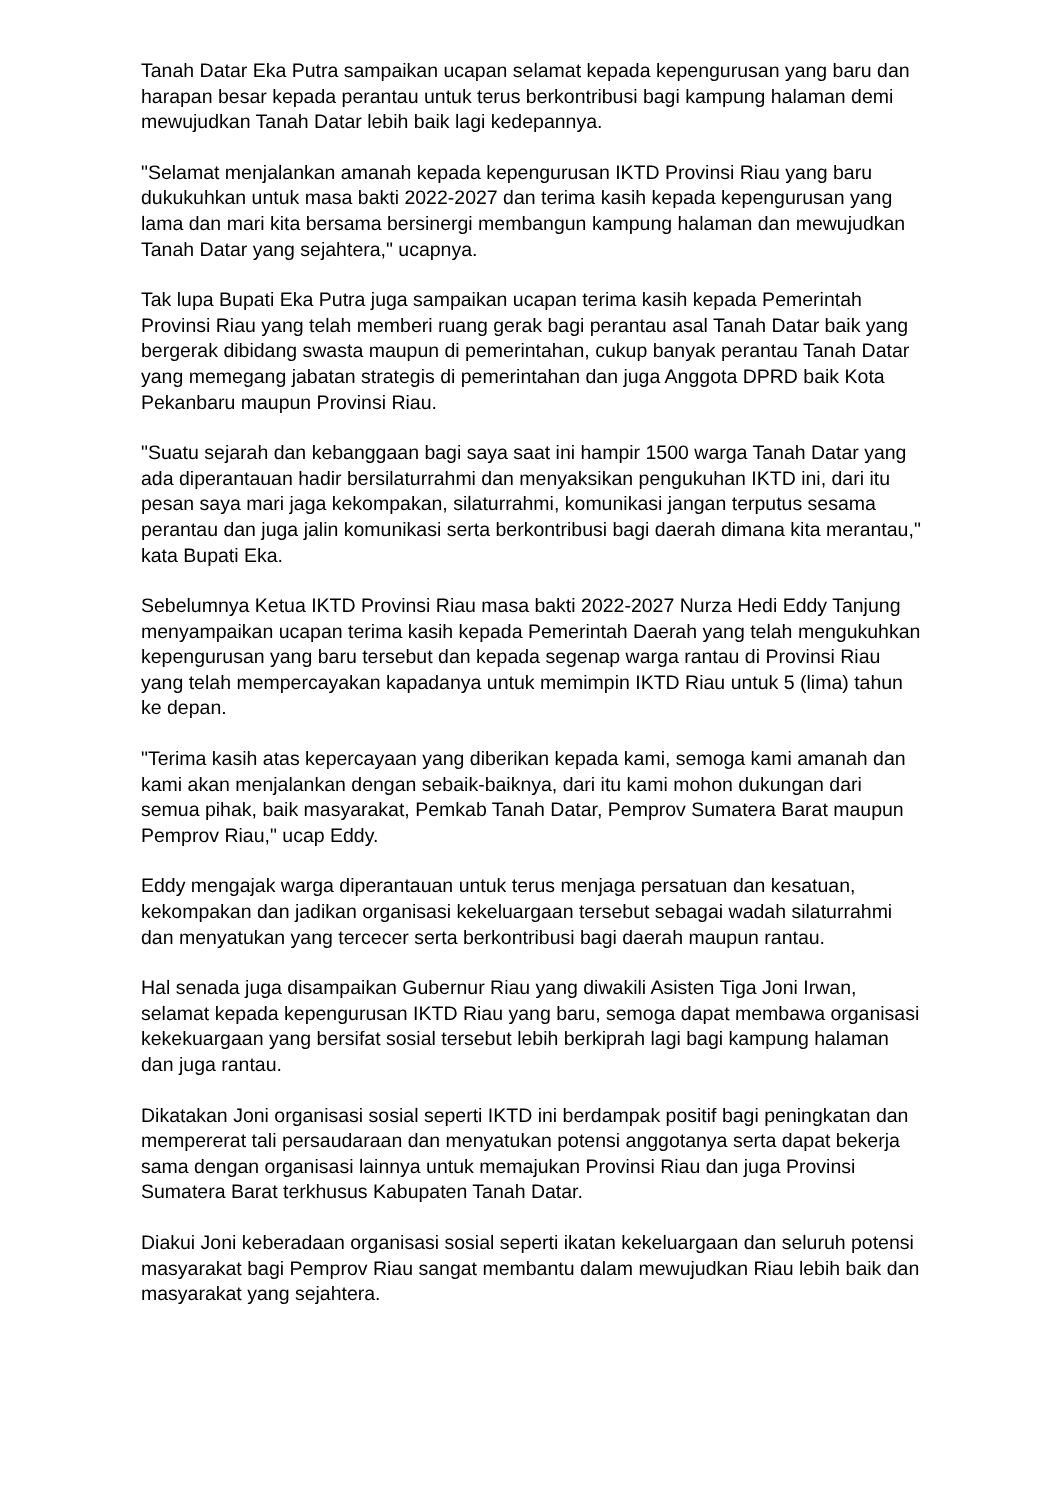Tanah Datar Eka Putra sampaikan ucapan selamat kepada kepengurusan yang baru dan harapan besar kepada perantau untuk terus berkontribusi bagi kampung halaman demi mewujudkan Tanah Datar lebih baik lagi kedepannya.
"Selamat menjalankan amanah kepada kepengurusan IKTD Provinsi Riau yang baru dukukuhkan untuk masa bakti 2022-2027 dan terima kasih kepada kepengurusan yang lama dan mari kita bersama bersinergi membangun kampung halaman dan mewujudkan Tanah Datar yang sejahtera," ucapnya.
Tak lupa Bupati Eka Putra juga sampaikan ucapan terima kasih kepada Pemerintah Provinsi Riau yang telah memberi ruang gerak bagi perantau asal Tanah Datar baik yang bergerak dibidang swasta maupun di pemerintahan, cukup banyak perantau Tanah Datar yang memegang jabatan strategis di pemerintahan dan juga Anggota DPRD baik Kota Pekanbaru maupun Provinsi Riau.
"Suatu sejarah dan kebanggaan bagi saya saat ini hampir 1500 warga Tanah Datar yang ada diperantauan hadir bersilaturrahmi dan menyaksikan pengukuhan IKTD ini, dari itu pesan saya mari jaga kekompakan, silaturrahmi, komunikasi jangan terputus sesama perantau dan juga jalin komunikasi serta berkontribusi bagi daerah dimana kita merantau," kata Bupati Eka.
Sebelumnya Ketua IKTD Provinsi Riau masa bakti 2022-2027 Nurza Hedi Eddy Tanjung menyampaikan ucapan terima kasih kepada Pemerintah Daerah yang telah mengukuhkan kepengurusan yang baru tersebut dan kepada segenap warga rantau di Provinsi Riau yang telah mempercayakan kapadanya untuk memimpin IKTD Riau untuk 5 (lima) tahun ke depan.
"Terima kasih atas kepercayaan yang diberikan kepada kami, semoga kami amanah dan kami akan menjalankan dengan sebaik-baiknya, dari itu kami mohon dukungan dari semua pihak, baik masyarakat, Pemkab Tanah Datar, Pemprov Sumatera Barat maupun Pemprov Riau," ucap Eddy.
Eddy mengajak warga diperantauan untuk terus menjaga persatuan dan kesatuan, kekompakan dan jadikan organisasi kekeluargaan tersebut sebagai wadah silaturrahmi dan menyatukan yang tercecer serta berkontribusi bagi daerah maupun rantau.
Hal senada juga disampaikan Gubernur Riau yang diwakili Asisten Tiga Joni Irwan, selamat kepada kepengurusan IKTD Riau yang baru, semoga dapat membawa organisasi kekekuargaan yang bersifat sosial tersebut lebih berkiprah lagi bagi kampung halaman dan juga rantau.
Dikatakan Joni organisasi sosial seperti IKTD ini berdampak positif bagi peningkatan dan mempererat tali persaudaraan dan menyatukan potensi anggotanya serta dapat bekerja sama dengan organisasi lainnya untuk memajukan Provinsi Riau dan juga Provinsi Sumatera Barat terkhusus Kabupaten Tanah Datar.
Diakui Joni keberadaan organisasi sosial seperti ikatan kekeluargaan dan seluruh potensi masyarakat bagi Pemprov Riau sangat membantu dalam mewujudkan Riau lebih baik dan masyarakat yang sejahtera.